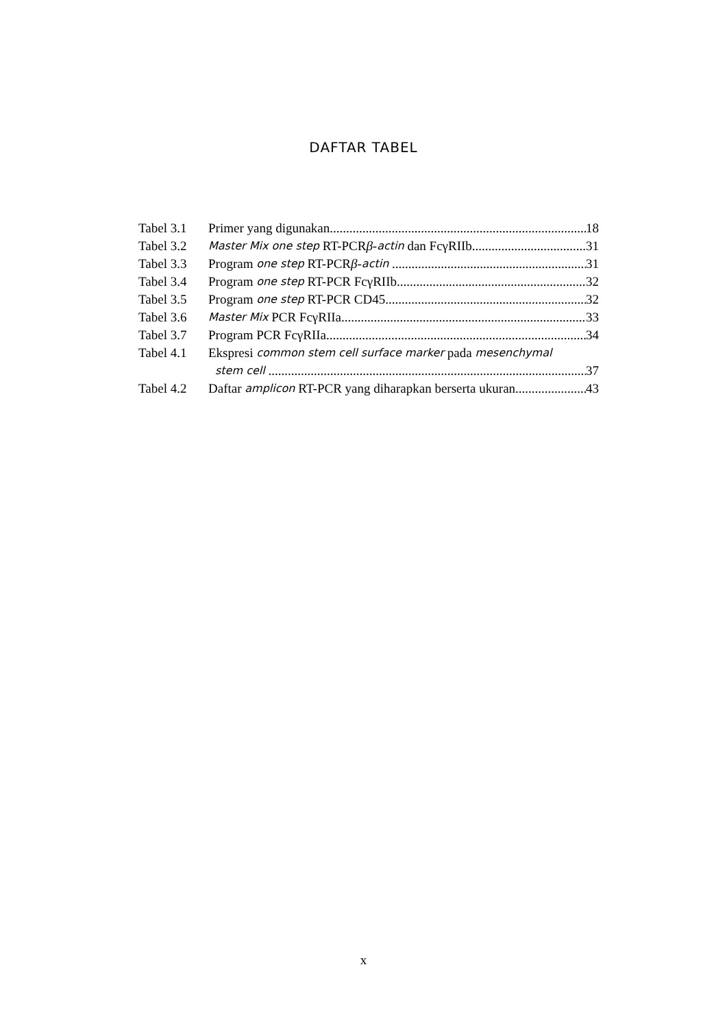DAFTAR TABEL
Tabel 3.1 Primer yang digunakan 18
Tabel 3.2 Master Mix one step RT-PCR β - actin dan FcγRIIb 31
Tabel 3.3 Program one step RT-PCR β - actin 31
Tabel 3.4 Program one step RT-PCR FcγRIIb 32
Tabel 3.5 Program one step RT-PCR CD45 32
Tabel 3.6 Master Mix PCR FcγRIIa 33
Tabel 3.7 Program PCR FcγRIIa 34
Tabel 4.1 Ekspresi common stem cell surface marker pada mesenchymal
stem cell 37
Tabel 4.2 Daftar amplicon RT-PCR yang diharapkan berserta ukuran 43
x